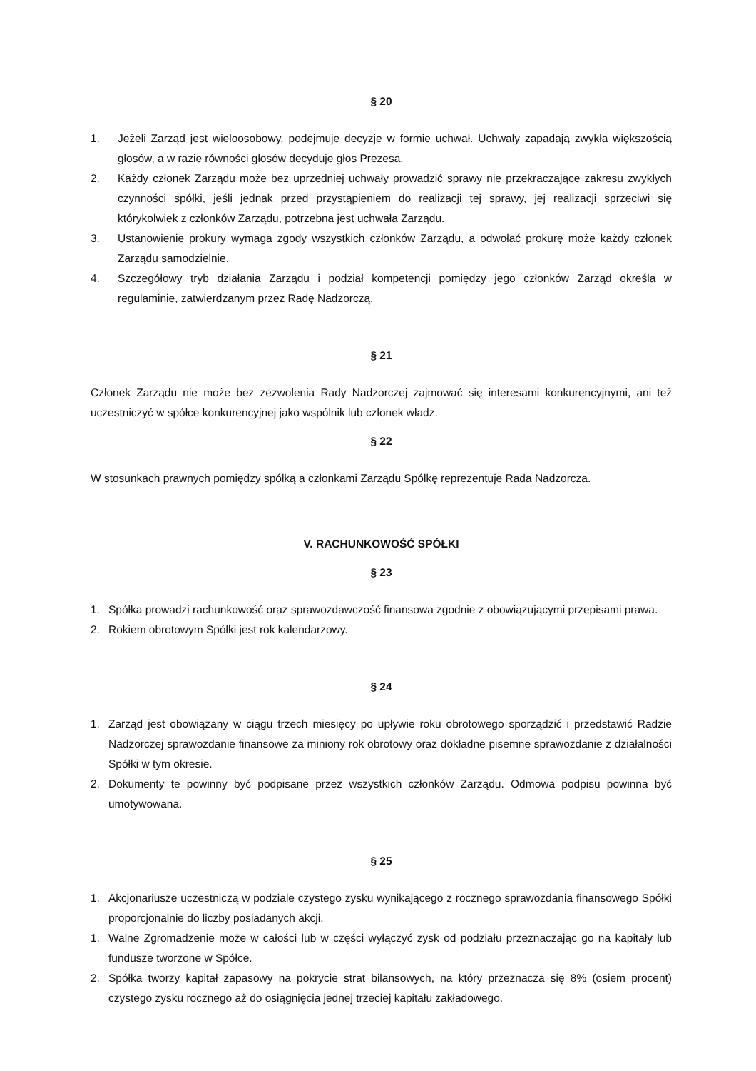§ 20
1. Jeżeli Zarząd jest wieloosobowy, podejmuje decyzje w formie uchwał. Uchwały zapadają zwykła większością głosów, a w razie równości głosów decyduje głos Prezesa.
2. Każdy członek Zarządu może bez uprzedniej uchwały prowadzić sprawy nie przekraczające zakresu zwykłych czynności spółki, jeśli jednak przed przystąpieniem do realizacji tej sprawy, jej realizacji sprzeciwi się którykolwiek z członków Zarządu, potrzebna jest uchwała Zarządu.
3. Ustanowienie prokury wymaga zgody wszystkich członków Zarządu, a odwołać prokurę może każdy członek Zarządu samodzielnie.
4. Szczegółowy tryb działania Zarządu i podział kompetencji pomiędzy jego członków Zarząd określa w regulaminie, zatwierdzanym przez Radę Nadzorczą.
§ 21
Członek Zarządu nie może bez zezwolenia Rady Nadzorczej zajmować się interesami konkurencyjnymi, ani też uczestniczyć w spółce konkurencyjnej jako wspólnik lub członek władz.
§ 22
W stosunkach prawnych pomiędzy spółką a członkami Zarządu Spółkę reprezentuje Rada Nadzorcza.
V. RACHUNKOWOŚĆ SPÓŁKI
§ 23
1. Spółka prowadzi rachunkowość oraz sprawozdawczość finansowa zgodnie z obowiązującymi przepisami prawa.
2. Rokiem obrotowym Spółki jest rok kalendarzowy.
§ 24
1. Zarząd jest obowiązany w ciągu trzech miesięcy po upływie roku obrotowego sporządzić i przedstawić Radzie Nadzorczej sprawozdanie finansowe za miniony rok obrotowy oraz dokładne pisemne sprawozdanie z działalności Spółki w tym okresie.
2. Dokumenty te powinny być podpisane przez wszystkich członków Zarządu. Odmowa podpisu powinna być umotywowana.
§ 25
1. Akcjonariusze uczestniczą w podziale czystego zysku wynikającego z rocznego sprawozdania finansowego Spółki proporcjonalnie do liczby posiadanych akcji.
1. Walne Zgromadzenie może w całości lub w części wyłączyć zysk od podziału przeznaczając go na kapitały lub fundusze tworzone w Spółce.
2. Spółka tworzy kapitał zapasowy na pokrycie strat bilansowych, na który przeznacza się 8% (osiem procent) czystego zysku rocznego aż do osiągnięcia jednej trzeciej kapitału zakładowego.